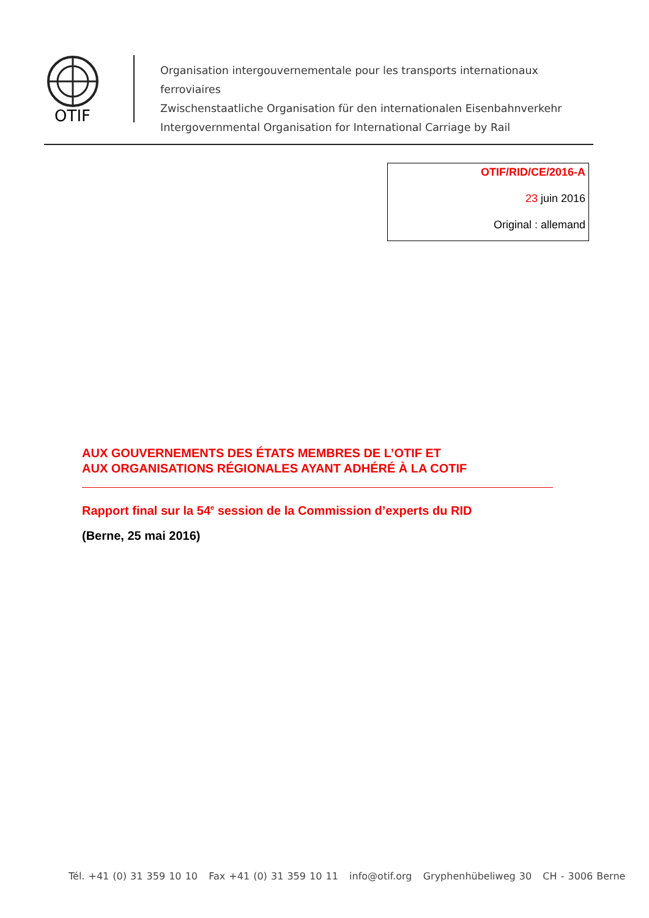OTIF
Organisation intergouvernementale pour les transports internationaux ferroviaires
Zwischenstaatliche Organisation für den internationalen Eisenbahnverkehr
Intergovernmental Organisation for International Carriage by Rail
OTIF/RID/CE/2016-A
23 juin 2016
Original : allemand
AUX GOUVERNEMENTS DES ÉTATS MEMBRES DE L’OTIF ET
AUX ORGANISATIONS RÉGIONALES AYANT ADHÉRÉ À LA COTIF
Rapport final sur la 54<sup>e</sup> session de la Commission d’experts du RID
(Berne, 25 mai 2016)
Tél. +41 (0) 31 359 10 10 Fax +41 (0) 31 359 10 11 info@otif.org Gryphenhübeliweg 30 CH - 3006 Berne